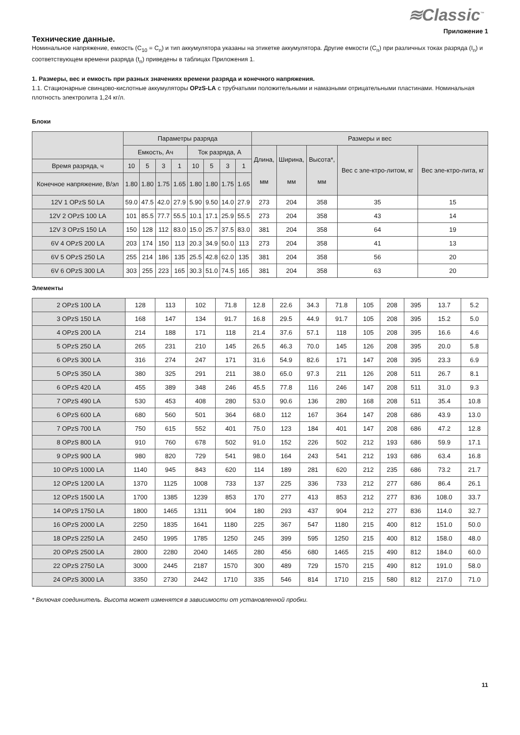≋Classic<sup>™</sup>
Приложение 1
Технические данные.
Номинальное напряжение, емкость (C<sub>10</sub> = C<sub>n</sub>) и тип аккумулятора указаны на этикетке аккумулятора. Другие емкости (C<sub>n</sub>) при различных токах разряда (I<sub>n</sub>) и соответствующем времени разряда (t<sub>n</sub>) приведены в таблицах Приложения 1.
1. Размеры, вес и емкость при разных значениях времени разряда и конечного напряжения.
1.1. Стационарные свинцово-кислотные аккумуляторы OPzS-LA с трубчатыми положительными и намазными отрицательными пластинами. Номинальная плотность электролита 1,24 кг/л.
Блоки
| | Параметры разряда | | | | | | | | Размеры и вес | | | | |
| --- | --- | --- | --- | --- | --- | --- | --- | --- | --- | --- | --- | --- | --- |
| | Емкость, Ач | | | | Ток разряда, А | | | | Длина, мм | Ширина, мм | Высота*, мм | Вес с эле-ктро-литом, кг | Вес эле-ктро-лита, кг |
| Время разряда, ч | 10 | 5 | 3 | 1 | 10 | 5 | 3 | 1 | | | | | |
| Конечное напряжение, В/эл | 1.80 | 1.80 | 1.75 | 1.65 | 1.80 | 1.80 | 1.75 | 1.65 | | | | | |
| 12V 1 OPzS 50 LA | 59.0 | 47.5 | 42.0 | 27.9 | 5.90 | 9.50 | 14.0 | 27.9 | 273 | 204 | 358 | 35 | 15 |
| 12V 2 OPzS 100 LA | 101 | 85.5 | 77.7 | 55.5 | 10.1 | 17.1 | 25.9 | 55.5 | 273 | 204 | 358 | 43 | 14 |
| 12V 3 OPzS 150 LA | 150 | 128 | 112 | 83.0 | 15.0 | 25.7 | 37.5 | 83.0 | 381 | 204 | 358 | 64 | 19 |
| 6V 4 OPzS 200 LA | 203 | 174 | 150 | 113 | 20.3 | 34.9 | 50.0 | 113 | 273 | 204 | 358 | 41 | 13 |
| 6V 5 OPzS 250 LA | 255 | 214 | 186 | 135 | 25.5 | 42.8 | 62.0 | 135 | 381 | 204 | 358 | 56 | 20 |
| 6V 6 OPzS 300 LA | 303 | 255 | 223 | 165 | 30.3 | 51.0 | 74.5 | 165 | 381 | 204 | 358 | 63 | 20 |
Элементы
| 2 OPzS 100 LA | 128 | 113 | 102 | 71.8 | 12.8 | 22.6 | 34.3 | 71.8 | 105 | 208 | 395 | 13.7 | 5.2 |
| 3 OPzS 150 LA | 168 | 147 | 134 | 91.7 | 16.8 | 29.5 | 44.9 | 91.7 | 105 | 208 | 395 | 15.2 | 5.0 |
| 4 OPzS 200 LA | 214 | 188 | 171 | 118 | 21.4 | 37.6 | 57.1 | 118 | 105 | 208 | 395 | 16.6 | 4.6 |
| 5 OPzS 250 LA | 265 | 231 | 210 | 145 | 26.5 | 46.3 | 70.0 | 145 | 126 | 208 | 395 | 20.0 | 5.8 |
| 6 OPzS 300 LA | 316 | 274 | 247 | 171 | 31.6 | 54.9 | 82.6 | 171 | 147 | 208 | 395 | 23.3 | 6.9 |
| 5 OPzS 350 LA | 380 | 325 | 291 | 211 | 38.0 | 65.0 | 97.3 | 211 | 126 | 208 | 511 | 26.7 | 8.1 |
| 6 OPzS 420 LA | 455 | 389 | 348 | 246 | 45.5 | 77.8 | 116 | 246 | 147 | 208 | 511 | 31.0 | 9.3 |
| 7 OPzS 490 LA | 530 | 453 | 408 | 280 | 53.0 | 90.6 | 136 | 280 | 168 | 208 | 511 | 35.4 | 10.8 |
| 6 OPzS 600 LA | 680 | 560 | 501 | 364 | 68.0 | 112 | 167 | 364 | 147 | 208 | 686 | 43.9 | 13.0 |
| 7 OPzS 700 LA | 750 | 615 | 552 | 401 | 75.0 | 123 | 184 | 401 | 147 | 208 | 686 | 47.2 | 12.8 |
| 8 OPzS 800 LA | 910 | 760 | 678 | 502 | 91.0 | 152 | 226 | 502 | 212 | 193 | 686 | 59.9 | 17.1 |
| 9 OPzS 900 LA | 980 | 820 | 729 | 541 | 98.0 | 164 | 243 | 541 | 212 | 193 | 686 | 63.4 | 16.8 |
| 10 OPzS 1000 LA | 1140 | 945 | 843 | 620 | 114 | 189 | 281 | 620 | 212 | 235 | 686 | 73.2 | 21.7 |
| 12 OPzS 1200 LA | 1370 | 1125 | 1008 | 733 | 137 | 225 | 336 | 733 | 212 | 277 | 686 | 86.4 | 26.1 |
| 12 OPzS 1500 LA | 1700 | 1385 | 1239 | 853 | 170 | 277 | 413 | 853 | 212 | 277 | 836 | 108.0 | 33.7 |
| 14 OPzS 1750 LA | 1800 | 1465 | 1311 | 904 | 180 | 293 | 437 | 904 | 212 | 277 | 836 | 114.0 | 32.7 |
| 16 OPzS 2000 LA | 2250 | 1835 | 1641 | 1180 | 225 | 367 | 547 | 1180 | 215 | 400 | 812 | 151.0 | 50.0 |
| 18 OPzS 2250 LA | 2450 | 1995 | 1785 | 1250 | 245 | 399 | 595 | 1250 | 215 | 400 | 812 | 158.0 | 48.0 |
| 20 OPzS 2500 LA | 2800 | 2280 | 2040 | 1465 | 280 | 456 | 680 | 1465 | 215 | 490 | 812 | 184.0 | 60.0 |
| 22 OPzS 2750 LA | 3000 | 2445 | 2187 | 1570 | 300 | 489 | 729 | 1570 | 215 | 490 | 812 | 191.0 | 58.0 |
| 24 OPzS 3000 LA | 3350 | 2730 | 2442 | 1710 | 335 | 546 | 814 | 1710 | 215 | 580 | 812 | 217.0 | 71.0 |
* Включая соединитель. Высота может изменятся в зависимости от установленной пробки.
11